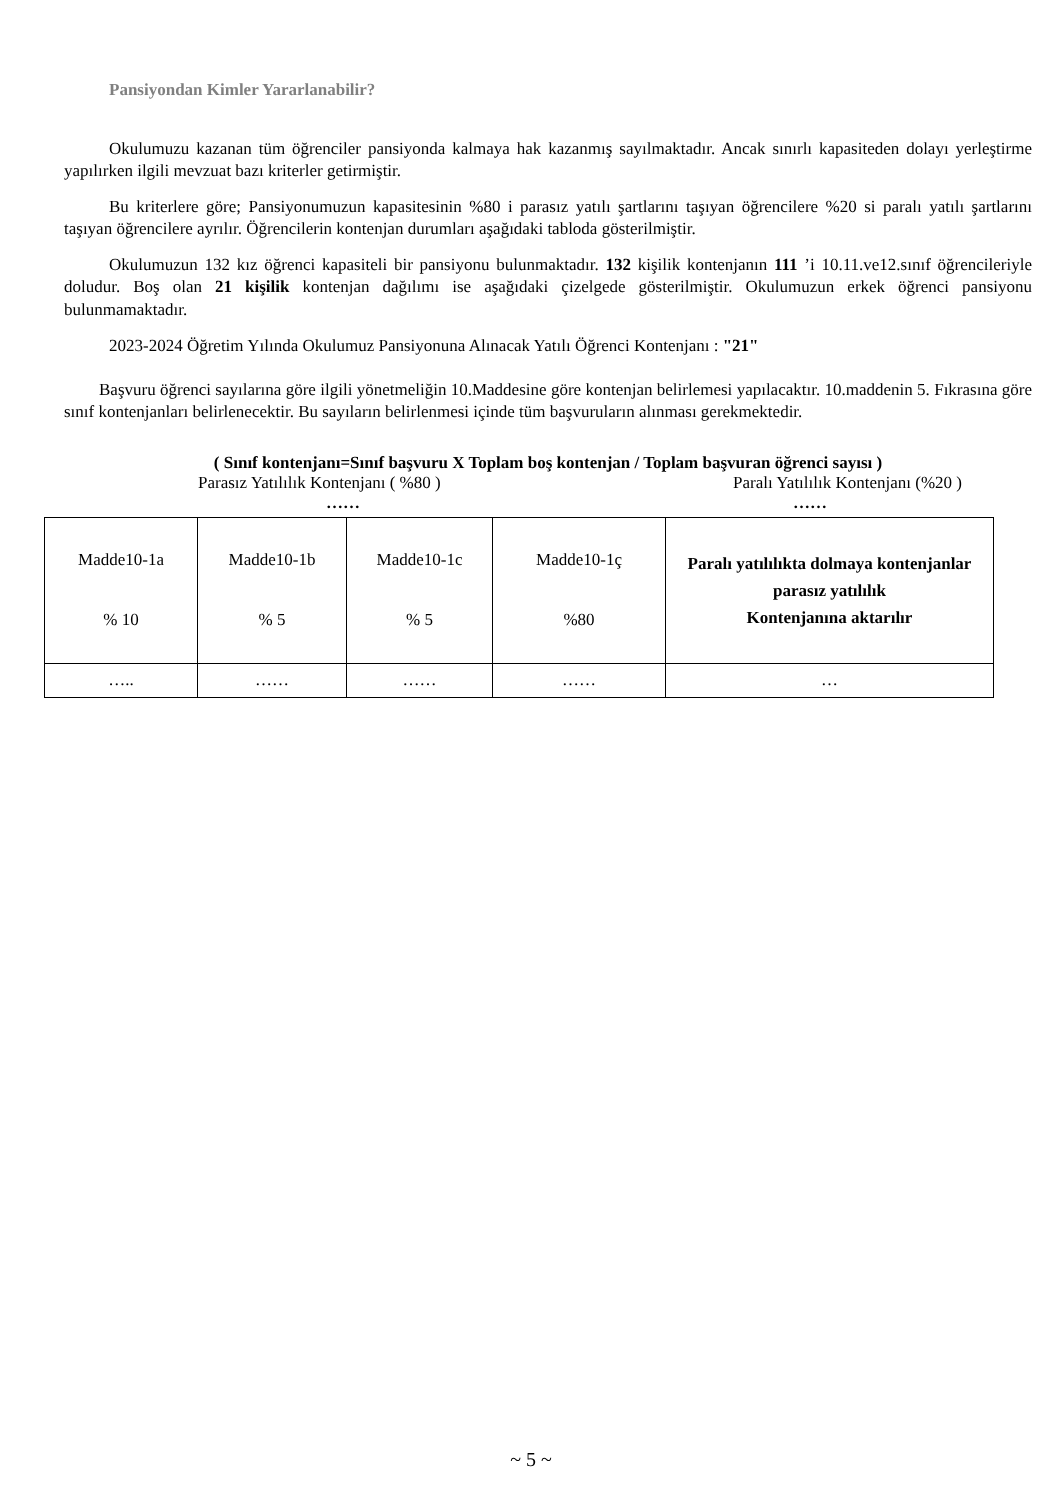Pansiyondan Kimler Yararlanabilir?
Okulumuzu kazanan tüm öğrenciler pansiyonda kalmaya hak kazanmış sayılmaktadır. Ancak sınırlı kapasiteden dolayı yerleştirme yapılırken ilgili mevzuat bazı kriterler getirmiştir.
Bu kriterlere göre; Pansiyonumuzun kapasitesinin %80 i parasız yatılı şartlarını taşıyan öğrencilere %20 si paralı yatılı şartlarını taşıyan öğrencilere ayrılır. Öğrencilerin kontenjan durumları aşağıdaki tabloda gösterilmiştir.
Okulumuzun 132 kız öğrenci kapasiteli bir pansiyonu bulunmaktadır. 132 kişilik kontenjanın 111 ’i 10.11.ve12.sınıf öğrencileriyle doludur. Boş olan 21 kişilik kontenjan dağılımı ise aşağıdaki çizelgede gösterilmiştir. Okulumuzun erkek öğrenci pansiyonu bulunmamaktadır.
2023-2024 Öğretim Yılında Okulumuz Pansiyonuna Alınacak Yatılı Öğrenci Kontenjanı : "21"
Başvuru öğrenci sayılarına göre ilgili yönetmeliğin 10.Maddesine göre kontenjan belirlemesi yapılacaktır. 10.maddenin 5. Fıkrasına göre sınıf kontenjanları belirlenecektir. Bu sayıların belirlenmesi içinde tüm başvuruların alınması gerekmektedir.
( Sınıf kontenjanı=Sınıf başvuru X Toplam boş kontenjan / Toplam başvuran öğrenci sayısı )
Parasız Yatılılık Kontenjanı ( %80 ) Paralı Yatılılık Kontenjanı (%20 )
…… ……
| Madde10-1a % 10 | Madde10-1b % 5 | Madde10-1c % 5 | Madde10-1ç %80 | Paralı yatılılıkta dolmaya kontenjanlar parasız yatılılık Kontenjanına aktarılır |
| ….. | …… | …… | …… | … |
~ 5 ~